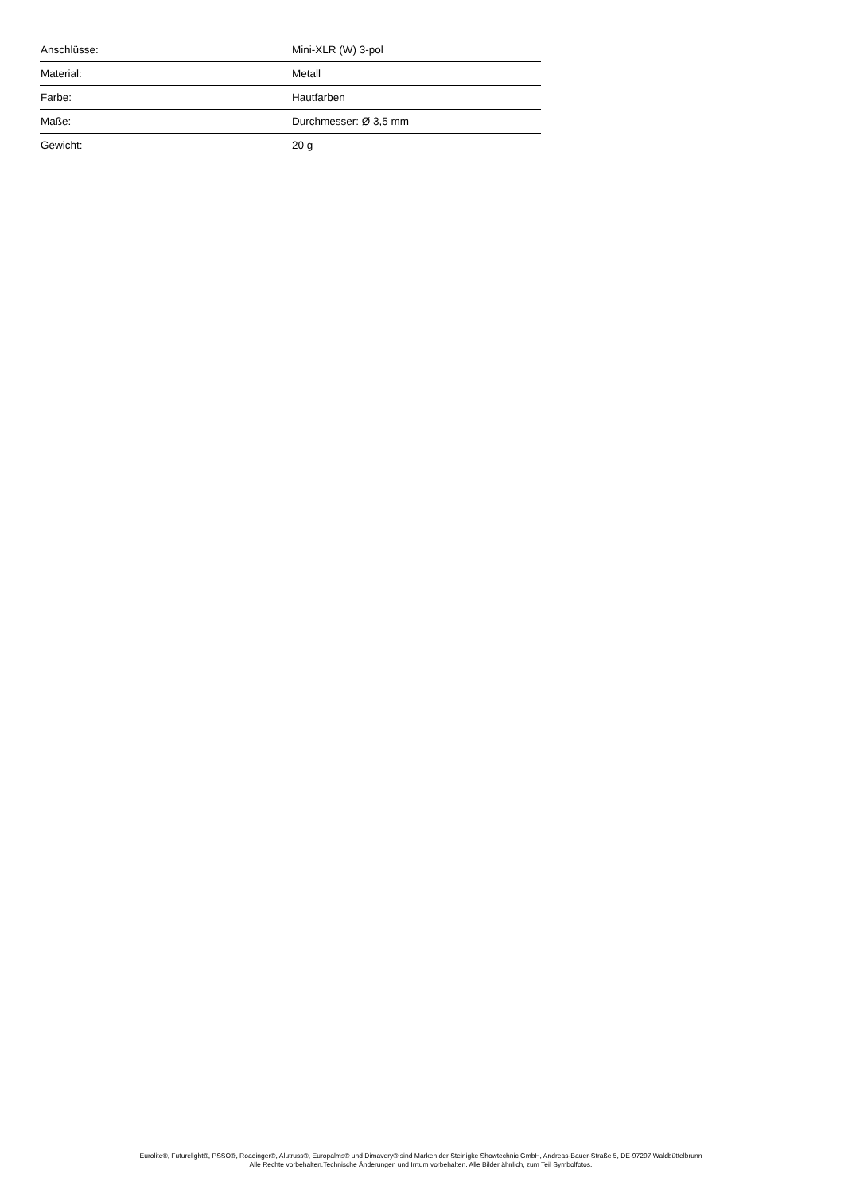| Anschlüsse: | Mini-XLR (W) 3-pol |
| Material: | Metall |
| Farbe: | Hautfarben |
| Maße: | Durchmesser: Ø 3,5 mm |
| Gewicht: | 20 g |
Eurolite®, Futurelight®, PSSO®, Roadinger®, Alutruss®, Europalms® und Dimavery® sind Marken der Steinigke Showtechnic GmbH, Andreas-Bauer-Straße 5, DE-97297 Waldbüttelbrunn
Alle Rechte vorbehalten.Technische Änderungen und Irrtum vorbehalten. Alle Bilder ähnlich, zum Teil Symbolfotos.